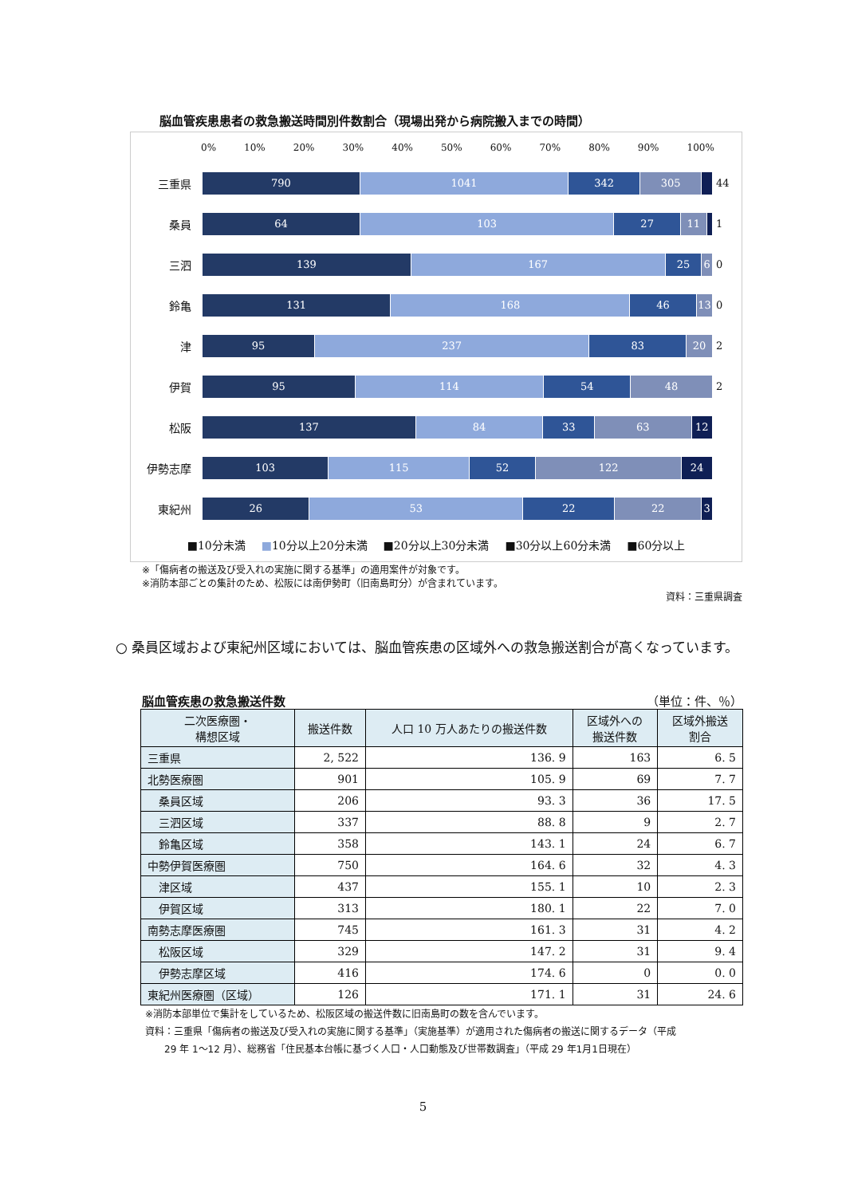脳血管疾患患者の救急搬送時間別件数割合（現場出発から病院搬入までの時間）
0% 10% 20% 30% 40% 50% 60% 70% 80% 90% 100%
三重県
790 1041 342 305
44
桑員
64 103 27 11
1
三泗
139 167 25 6
0
鈴亀
131 168 46 13
0
津
95 237 83 20
2
伊賀
95 114 54 48
2
松阪
137 84 33 63 12
伊勢志摩
103 115 52 122 24
東紀州
26 53 22 22 3
■10分未満 ■10分以上20分未満 ■20分以上30分未満 ■30分以上60分未満 ■60分以上
※「傷病者の搬送及び受入れの実施に関する基準」の適用案件が対象です。
※消防本部ごとの集計のため、松阪には南伊勢町（旧南島町分）が含まれています。
資料：三重県調査
○ 桑員区域および東紀州区域においては、脳血管疾患の区域外への救急搬送割合が高くなっています。
脳血管疾患の救急搬送件数 （単位：件、％）
| 二次医療圏・ 構想区域 | 搬送件数 | 人口 10 万人あたりの搬送件数 | 区域外への 搬送件数 | 区域外搬送 割合 |
| --- | --- | --- | --- | --- |
| 三重県 | 2, 522 | 136. 9 | 163 | 6. 5 |
| 北勢医療圏 | 901 | 105. 9 | 69 | 7. 7 |
| 桑員区域 | 206 | 93. 3 | 36 | 17. 5 |
| 三泗区域 | 337 | 88. 8 | 9 | 2. 7 |
| 鈴亀区域 | 358 | 143. 1 | 24 | 6. 7 |
| 中勢伊賀医療圏 | 750 | 164. 6 | 32 | 4. 3 |
| 津区域 | 437 | 155. 1 | 10 | 2. 3 |
| 伊賀区域 | 313 | 180. 1 | 22 | 7. 0 |
| 南勢志摩医療圏 | 745 | 161. 3 | 31 | 4. 2 |
| 松阪区域 | 329 | 147. 2 | 31 | 9. 4 |
| 伊勢志摩区域 | 416 | 174. 6 | 0 | 0. 0 |
| 東紀州医療圏（区域） | 126 | 171. 1 | 31 | 24. 6 |
※消防本部単位で集計をしているため、松阪区域の搬送件数に旧南島町の数を含んでいます。
資料：三重県「傷病者の搬送及び受入れの実施に関する基準」（実施基準）が適用された傷病者の搬送に関するデータ（平成
　　29 年 1～12 月）、総務省「住民基本台帳に基づく人口・人口動態及び世帯数調査」（平成 29 年1月1日現在）
5